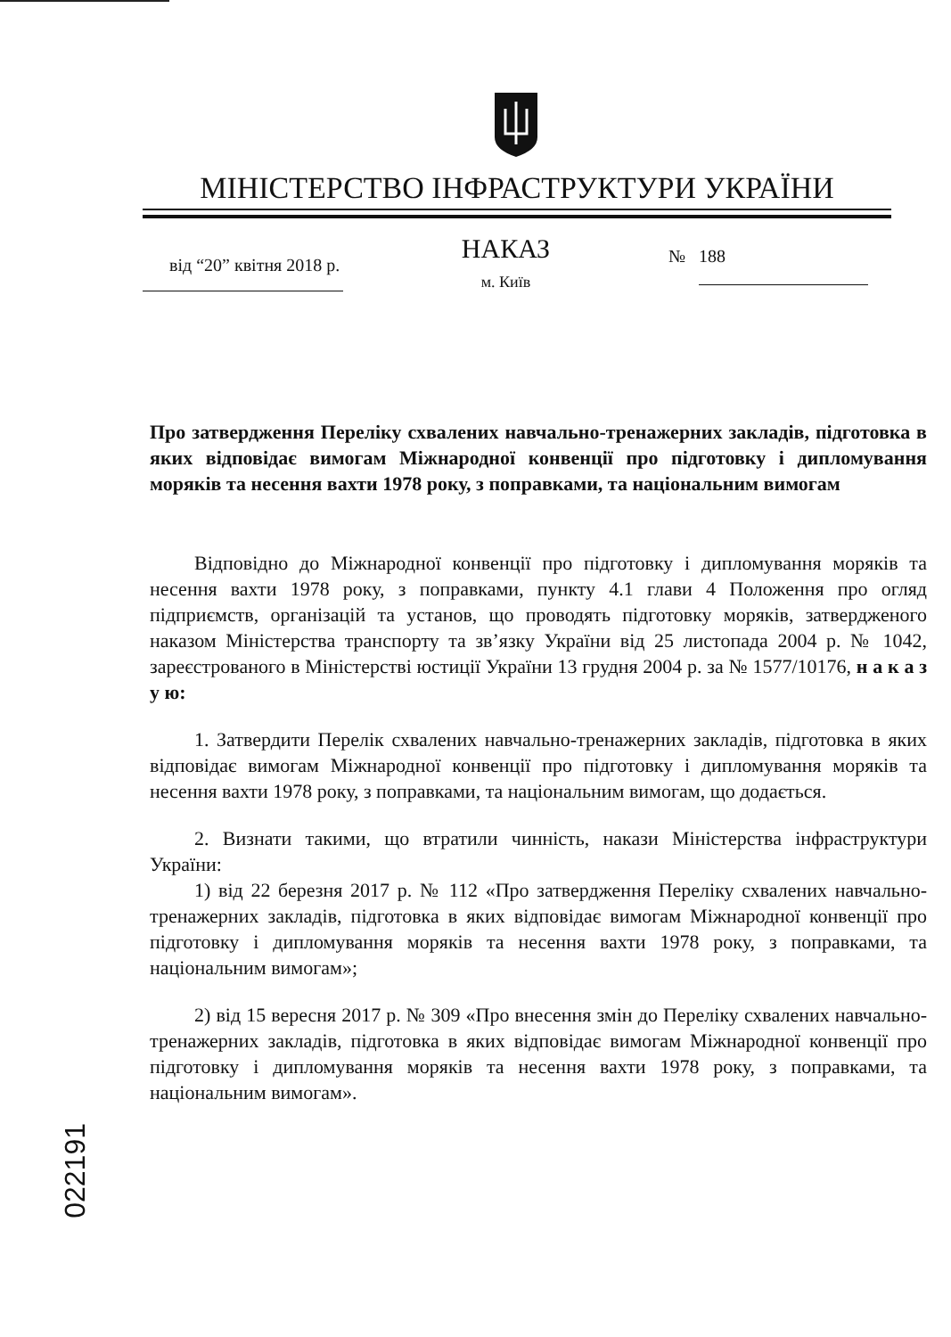МІНІСТЕРСТВО ІНФРАСТРУКТУРИ УКРАЇНИ
від “20” квітня 2018 р.
НАКАЗ
м. Київ
№ 188
Про затвердження Переліку схвалених навчально-тренажерних закладів, підготовка в яких відповідає вимогам Міжнародної конвенції про підготовку і дипломування моряків та несення вахти 1978 року, з поправками, та національним вимогам
Відповідно до Міжнародної конвенції про підготовку і дипломування моряків та несення вахти 1978 року, з поправками, пункту 4.1 глави 4 Положення про огляд підприємств, організацій та установ, що проводять підготовку моряків, затвердженого наказом Міністерства транспорту та зв’язку України від 25 листопада 2004 р. № 1042, зареєстрованого в Міністерстві юстиції України 13 грудня 2004 р. за № 1577/10176, н а к а з у ю:
1. Затвердити Перелік схвалених навчально-тренажерних закладів, підготовка в яких відповідає вимогам Міжнародної конвенції про підготовку і дипломування моряків та несення вахти 1978 року, з поправками, та національним вимогам, що додається.
2. Визнати такими, що втратили чинність, накази Міністерства інфраструктури України:
1) від 22 березня 2017 р. № 112 «Про затвердження Переліку схвалених навчально-тренажерних закладів, підготовка в яких відповідає вимогам Міжнародної конвенції про підготовку і дипломування моряків та несення вахти 1978 року, з поправками, та національним вимогам»;
2) від 15 вересня 2017 р. № 309 «Про внесення змін до Переліку схвалених навчально-тренажерних закладів, підготовка в яких відповідає вимогам Міжнародної конвенції про підготовку і дипломування моряків та несення вахти 1978 року, з поправками, та національним вимогам».
022191